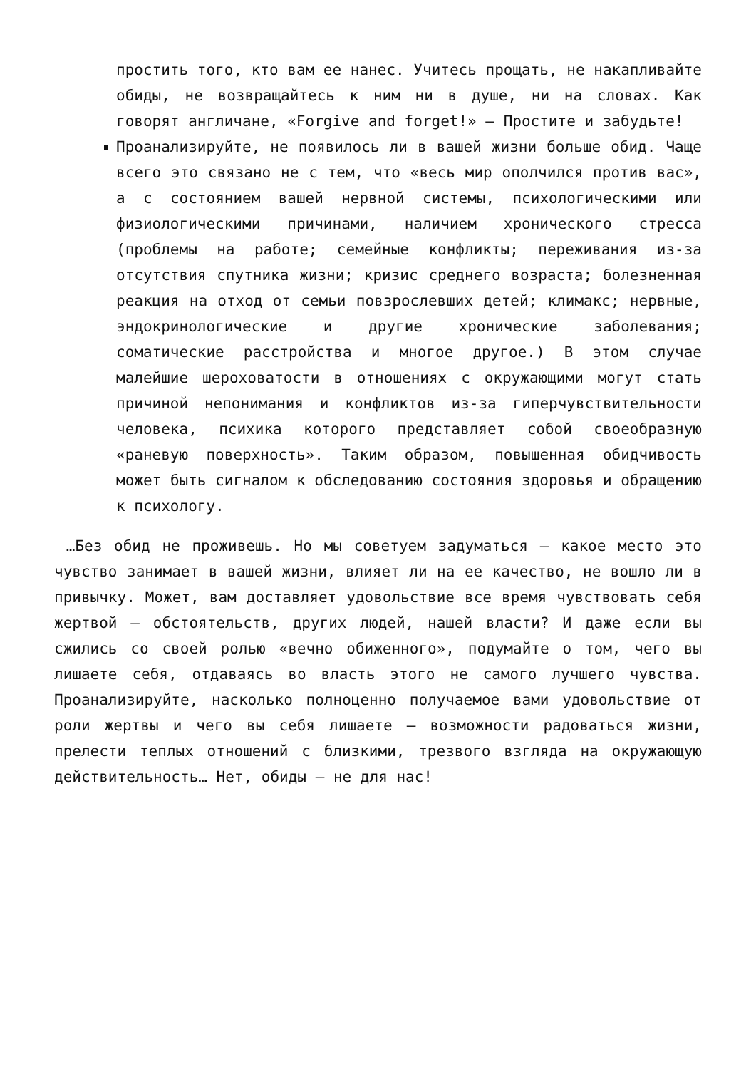простить того, кто вам ее нанес. Учитесь прощать, не накапливайте обиды, не возвращайтесь к ним ни в душе, ни на словах. Как говорят англичане, «Forgive and forget!» — Простите и забудьте!
Проанализируйте, не появилось ли в вашей жизни больше обид. Чаще всего это связано не с тем, что «весь мир ополчился против вас», а с состоянием вашей нервной системы, психологическими или физиологическими причинами, наличием хронического стресса (проблемы на работе; семейные конфликты; переживания из-за отсутствия спутника жизни; кризис среднего возраста; болезненная реакция на отход от семьи повзрослевших детей; климакс; нервные, эндокринологические и другие хронические заболевания; соматические расстройства и многое другое.) В этом случае малейшие шероховатости в отношениях с окружающими могут стать причиной непонимания и конфликтов из-за гиперчувствительности человека, психика которого представляет собой своеобразную «раневую поверхность». Таким образом, повышенная обидчивость может быть сигналом к обследованию состояния здоровья и обращению к психологу.
…Без обид не проживешь. Но мы советуем задуматься — какое место это чувство занимает в вашей жизни, влияет ли на ее качество, не вошло ли в привычку. Может, вам доставляет удовольствие все время чувствовать себя жертвой — обстоятельств, других людей, нашей власти? И даже если вы сжились со своей ролью «вечно обиженного», подумайте о том, чего вы лишаете себя, отдаваясь во власть этого не самого лучшего чувства. Проанализируйте, насколько полноценно получаемое вами удовольствие от роли жертвы и чего вы себя лишаете — возможности радоваться жизни, прелести теплых отношений с близкими, трезвого взгляда на окружающую действительность… Нет, обиды — не для нас!